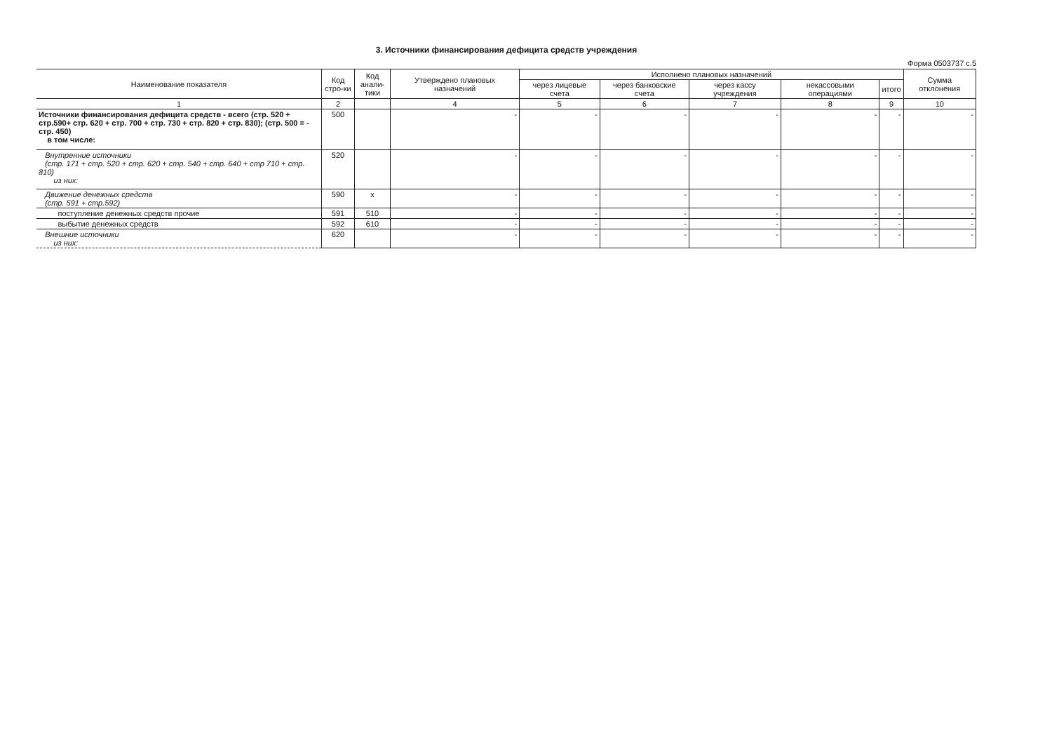3. Источники финансирования дефицита средств учреждения
Форма 0503737 с.5
| Наименование показателя | Код стро-ки | Код анали-тики | Утверждено плановых назначений | Исполнено плановых назначений | | | | | Сумма отклонения |
| --- | --- | --- | --- | --- | --- | --- | --- | --- | --- |
| | | | | через лицевые счета | через банковские счета | через кассу учреждения | некассовыми операциями | итого | |
| 1 | 2 | | 4 | 5 | 6 | 7 | 8 | 9 | 10 |
| Источники финансирования дефицита средств - всего (стр. 520 + стр.590+ стр. 620 + стр. 700 + стр. 730 + стр. 820 + стр. 830); (стр. 500 = - стр. 450) в том числе: | 500 | | - | - | - | - | - | - | - |
| Внутренние источники (стр. 171 + стр. 520 + стр. 620 + стр. 540 + стр. 640 + стр 710 + стр. 810) из них: | 520 | | - | - | - | - | - | - | - |
| Движение денежных средств (стр. 591 + стр.592) | 590 | x | - | - | - | - | - | - | - |
| поступление денежных средств прочие | 591 | 510 | - | - | - | - | - | - | - |
| выбытие денежных средств | 592 | 610 | - | - | - | - | - | - | - |
| Внешние источники из них: | 620 | | - | - | - | - | - | - | - |